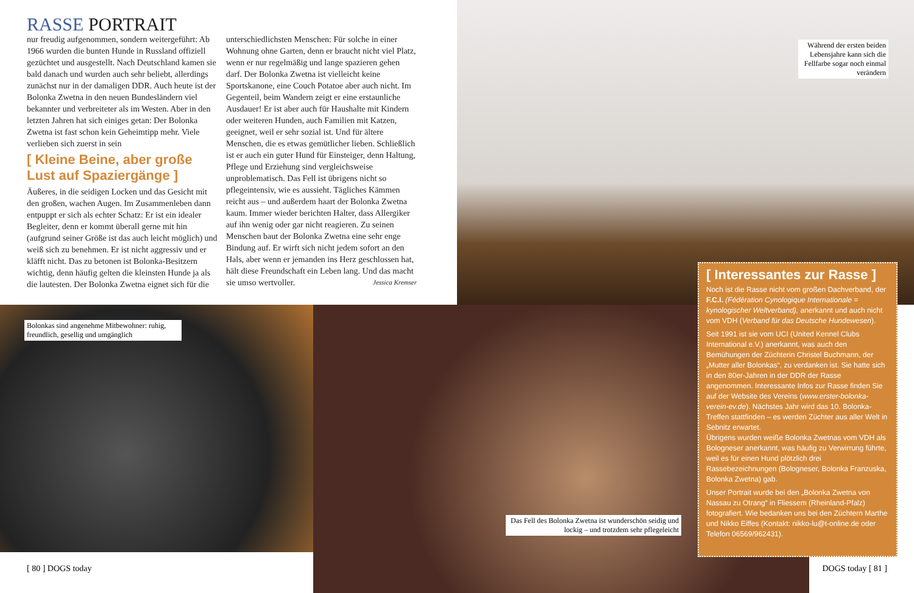RASSE PORTRAIT
nur freudig aufgenommen, sondern weitergeführt: Ab 1966 wurden die bunten Hunde in Russland offiziell gezüchtet und ausgestellt. Nach Deutschland kamen sie bald danach und wurden auch sehr beliebt, allerdings zunächst nur in der damaligen DDR. Auch heute ist der Bolonka Zwetna in den neuen Bundesländern viel bekannter und verbreiteter als im Westen. Aber in den letzten Jahren hat sich einiges getan: Der Bolonka Zwetna ist fast schon kein Geheimtipp mehr. Viele verlieben sich zuerst in sein
[ Kleine Beine, aber große Lust auf Spaziergänge ]
Äußeres, in die seidigen Locken und das Gesicht mit den großen, wachen Augen. Im Zusammenleben dann entpuppt er sich als echter Schatz: Er ist ein idealer Begleiter, denn er kommt überall gerne mit hin (aufgrund seiner Größe ist das auch leicht möglich) und weiß sich zu benehmen. Er ist nicht aggressiv und er kläfft nicht. Das zu betonen ist Bolonka-Besitzern wichtig, denn häufig gelten die kleinsten Hunde ja als die lautesten. Der Bolonka Zwetna eignet sich für die unterschiedlichsten Menschen: Für solche in einer Wohnung ohne Garten, denn er braucht nicht viel Platz, wenn er nur regelmäßig und lange spazieren gehen darf. Der Bolonka Zwetna ist vielleicht keine Sportskanone, eine Couch Potatoe aber auch nicht. Im Gegenteil, beim Wandern zeigt er eine erstaunliche Ausdauer! Er ist aber auch für Haushalte mit Kindern oder weiteren Hunden, auch Familien mit Katzen, geeignet, weil er sehr sozial ist. Und für ältere Menschen, die es etwas gemütlicher lieben. Schließlich ist er auch ein guter Hund für Einsteiger, denn Haltung, Pflege und Erziehung sind vergleichsweise unproblematisch. Das Fell ist übrigens nicht so pflegeintensiv, wie es aussieht. Tägliches Kämmen reicht aus – und außerdem haart der Bolonka Zwetna kaum. Immer wieder berichten Halter, dass Allergiker auf ihn wenig oder gar nicht reagieren. Zu seinen Menschen baut der Bolonka Zwetna eine sehr enge Bindung auf. Er wirft sich nicht jedem sofort an den Hals, aber wenn er jemanden ins Herz geschlossen hat, hält diese Freundschaft ein Leben lang. Und das macht sie umso wertvoller. Jessica Kremser
Während der ersten beiden Lebensjahre kann sich die Fellfarbe sogar noch einmal verändern
Bolonkas sind angenehme Mitbewohner: ruhig, freundlich, gesellig und umgänglich
Das Fell des Bolonka Zwetna ist wunderschön seidig und lockig – und trotzdem sehr pflegeleicht
[ Interessantes zur Rasse ]
Noch ist die Rasse nicht vom großen Dachverband, der F.C.I. (Fédération Cynologique Internationale = kynologischer Weltverband), anerkannt und auch nicht vom VDH (Verband für das Deutsche Hundewesen).
Seit 1991 ist sie vom UCI (United Kennel Clubs International e.V.) anerkannt, was auch den Bemühungen der Züchterin Christel Buchmann, der „Mutter aller Bolonkas“, zu verdanken ist. Sie hatte sich in den 80er-Jahren in der DDR der Rasse angenommen. Interessante Infos zur Rasse finden Sie auf der Website des Vereins (www.erster-bolonka-verein-ev.de). Nächstes Jahr wird das 10. Bolonka-Treffen stattfinden – es werden Züchter aus aller Welt in Sebnitz erwartet.
Übrigens wurden weiße Bolonka Zwetnas vom VDH als Bologneser anerkannt, was häufig zu Verwirrung führte, weil es für einen Hund plötzlich drei Rassebezeichnungen (Bologneser, Bolonka Franzuska, Bolonka Zwetna) gab.
Unser Portrait wurde bei den „Bolonka Zwetna von Nassau zu Otrang“ in Fliessem (Rheinland-Pfalz) fotografiert. Wie bedanken uns bei den Züchtern Marthe und Nikko Eiffes (Kontakt: nikko-lu@t-online.de oder Telefon 06569/962431).
[ 80 ] DOGS today DOGS today [ 81 ]